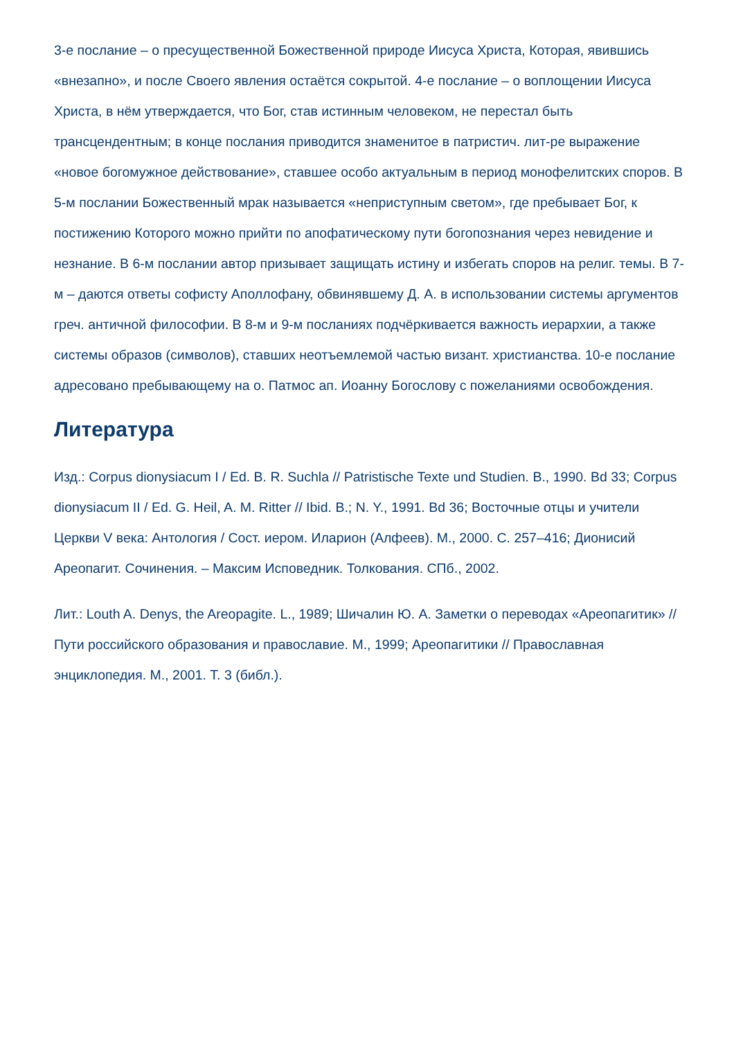3-е послание – о пресущественной Божественной природе Иисуса Христа, Которая, явившись «внезапно», и после Своего явления остаётся сокрытой. 4-е послание – о воплощении Иисуса Христа, в нём утверждается, что Бог, став истинным человеком, не перестал быть трансцендентным; в конце послания приводится знаменитое в патристич. лит-ре выражение «новое богомужное действование», ставшее особо актуальным в период монофелитских споров. В 5-м послании Божественный мрак называется «неприступным светом», где пребывает Бог, к постижению Которого можно прийти по апофатическому пути богопознания через невидение и незнание. В 6-м послании автор призывает защищать истину и избегать споров на религ. темы. В 7-м – даются ответы софисту Аполлофану, обвинявшему Д. А. в использовании системы аргументов греч. античной философии. В 8-м и 9-м посланиях подчёркивается важность иерархии, а также системы образов (символов), ставших неотъемлемой частью визант. христианства. 10-е послание адресовано пребывающему на о. Патмос ап. Иоанну Богослову с пожеланиями освобождения.
Литература
Изд.: Corpus dionysiacum I / Ed. B. R. Suchla // Patristische Texte und Studien. B., 1990. Bd 33; Corpus dionysiacum II / Ed. G. Heil, A. M. Ritter // Ibid. B.; N. Y., 1991. Bd 36; Восточные отцы и учители Церкви V века: Антология / Сост. иером. Иларион (Алфеев). М., 2000. С. 257–416; Дионисий Ареопагит. Сочинения. – Максим Исповедник. Толкования. СПб., 2002.
Лит.: Louth A. Denys, the Areopagite. L., 1989; Шичалин Ю. А. Заметки о переводах «Ареопагитик» // Пути российского образования и православие. М., 1999; Ареопагитики // Православная энциклопедия. М., 2001. Т. 3 (библ.).